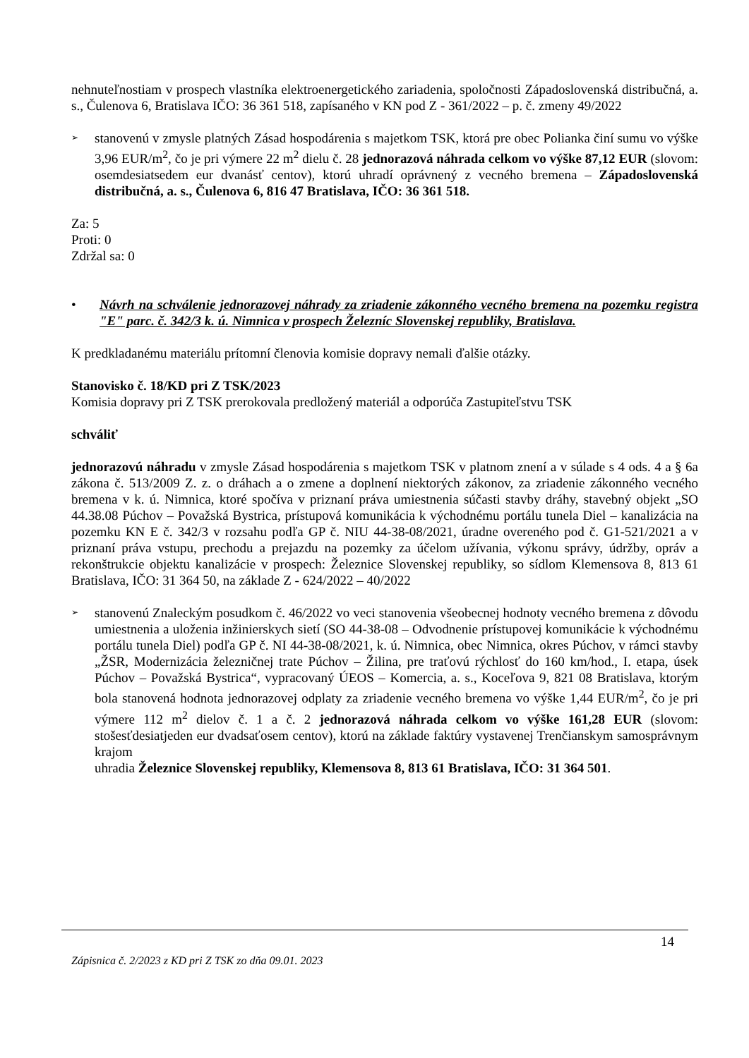nehnuteľnostiam v prospech vlastníka elektroenergetického zariadenia, spoločnosti Západoslovenská distribučná, a. s., Čulenova 6, Bratislava IČO: 36 361 518, zapísaného v KN pod Z - 361/2022 – p. č. zmeny 49/2022
➢
stanovenú v zmysle platných Zásad hospodárenia s majetkom TSK, ktorá pre obec Polianka činí sumu vo výške 3,96 EUR/m<sup>2</sup>, čo je pri výmere 22 m<sup>2</sup> dielu č. 28 jednorazová náhrada celkom vo výške 87,12 EUR (slovom: osemdesiatsedem eur dvanásť centov), ktorú uhradí oprávnený z vecného bremena – Západoslovenská distribučná, a. s., Čulenova 6, 816 47 Bratislava, IČO: 36 361 518.
Za: 5
Proti: 0
Zdržal sa: 0
• Návrh na schválenie jednorazovej náhrady za zriadenie zákonného vecného bremena na pozemku registra "E" parc. č. 342/3 k. ú. Nimnica v prospech Železníc Slovenskej republiky, Bratislava.
K predkladanému materiálu prítomní členovia komisie dopravy nemali ďalšie otázky.
Stanovisko č. 18/KD pri Z TSK/2023
Komisia dopravy pri Z TSK prerokovala predložený materiál a odporúča Zastupiteľstvu TSK
schváliť
jednorazovú náhradu v zmysle Zásad hospodárenia s majetkom TSK v platnom znení a v súlade s 4 ods. 4 a § 6a zákona č. 513/2009 Z. z. o dráhach a o zmene a doplnení niektorých zákonov, za zriadenie zákonného vecného bremena v k. ú. Nimnica, ktoré spočíva v priznaní práva umiestnenia súčasti stavby dráhy, stavebný objekt „SO 44.38.08 Púchov – Považská Bystrica, prístupová komunikácia k východnému portálu tunela Diel – kanalizácia na pozemku KN E č. 342/3 v rozsahu podľa GP č. NIU 44-38-08/2021, úradne overeného pod č. G1-521/2021 a v priznaní práva vstupu, prechodu a prejazdu na pozemky za účelom užívania, výkonu správy, údržby, opráv a rekonštrukcie objektu kanalizácie v prospech: Železnice Slovenskej republiky, so sídlom Klemensova 8, 813 61 Bratislava, IČO: 31 364 50, na základe Z - 624/2022 – 40/2022
➢
stanovenú Znaleckým posudkom č. 46/2022 vo veci stanovenia všeobecnej hodnoty vecného bremena z dôvodu umiestnenia a uloženia inžinierskych sietí (SO 44-38-08 – Odvodnenie prístupovej komunikácie k východnému portálu tunela Diel) podľa GP č. NI 44-38-08/2021, k. ú. Nimnica, obec Nimnica, okres Púchov, v rámci stavby „ŽSR, Modernizácia železničnej trate Púchov – Žilina, pre traťovú rýchlosť do 160 km/hod., I. etapa, úsek Púchov – Považská Bystrica“, vypracovaný ÚEOS – Komercia, a. s., Koceľova 9, 821 08 Bratislava, ktorým bola stanovená hodnota jednorazovej odplaty za zriadenie vecného bremena vo výške 1,44 EUR/m<sup>2</sup>, čo je pri výmere 112 m<sup>2</sup> dielov č. 1 a č. 2 jednorazová náhrada celkom vo výške 161,28 EUR (slovom: stošesťdesiatjeden eur dvadsaťosem centov), ktorú na základe faktúry vystavenej Trenčianskym samosprávnym krajom
uhradia Železnice Slovenskej republiky, Klemensova 8, 813 61 Bratislava, IČO: 31 364 501.
14
Zápisnica č. 2/2023 z KD pri Z TSK zo dňa 09.01. 2023